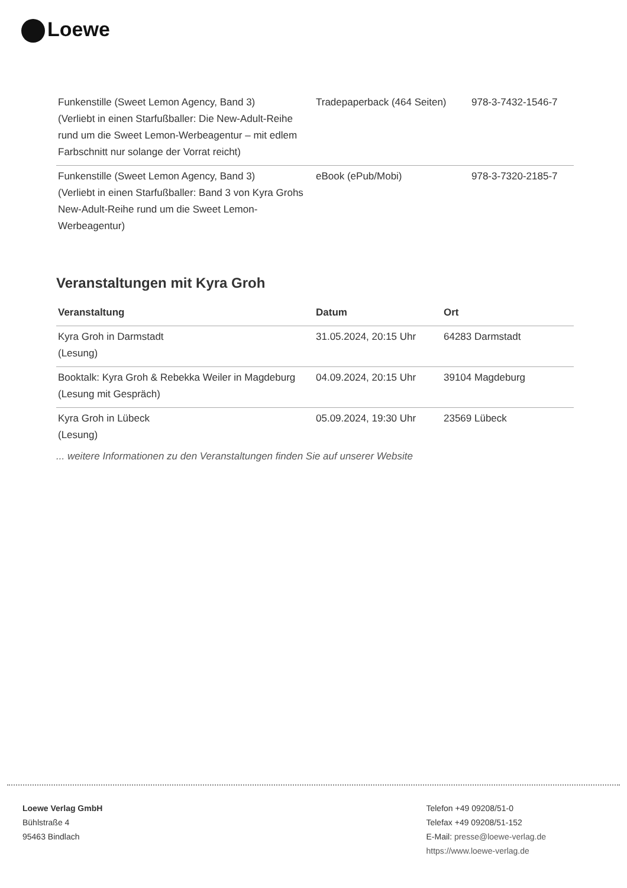Loewe
| Funkenstille (Sweet Lemon Agency, Band 3) (Verliebt in einen Starfußballer: Die New-Adult-Reihe rund um die Sweet Lemon-Werbeagentur – mit edlem Farbschnitt nur solange der Vorrat reicht) | Tradepaperback (464 Seiten) | 978-3-7432-1546-7 |
| Funkenstille (Sweet Lemon Agency, Band 3) (Verliebt in einen Starfußballer: Band 3 von Kyra Grohs New-Adult-Reihe rund um die Sweet Lemon-Werbeagentur) | eBook (ePub/Mobi) | 978-3-7320-2185-7 |
Veranstaltungen mit Kyra Groh
| Veranstaltung | Datum | Ort |
| --- | --- | --- |
| Kyra Groh in Darmstadt (Lesung) | 31.05.2024, 20:15 Uhr | 64283 Darmstadt |
| Booktalk: Kyra Groh & Rebekka Weiler in Magdeburg (Lesung mit Gespräch) | 04.09.2024, 20:15 Uhr | 39104 Magdeburg |
| Kyra Groh in Lübeck (Lesung) | 05.09.2024, 19:30 Uhr | 23569 Lübeck |
... weitere Informationen zu den Veranstaltungen finden Sie auf unserer Website
Loewe Verlag GmbH
Bühlstraße 4
95463 Bindlach
Telefon +49 09208/51-0
Telefax +49 09208/51-152
E-Mail: presse@loewe-verlag.de
https://www.loewe-verlag.de